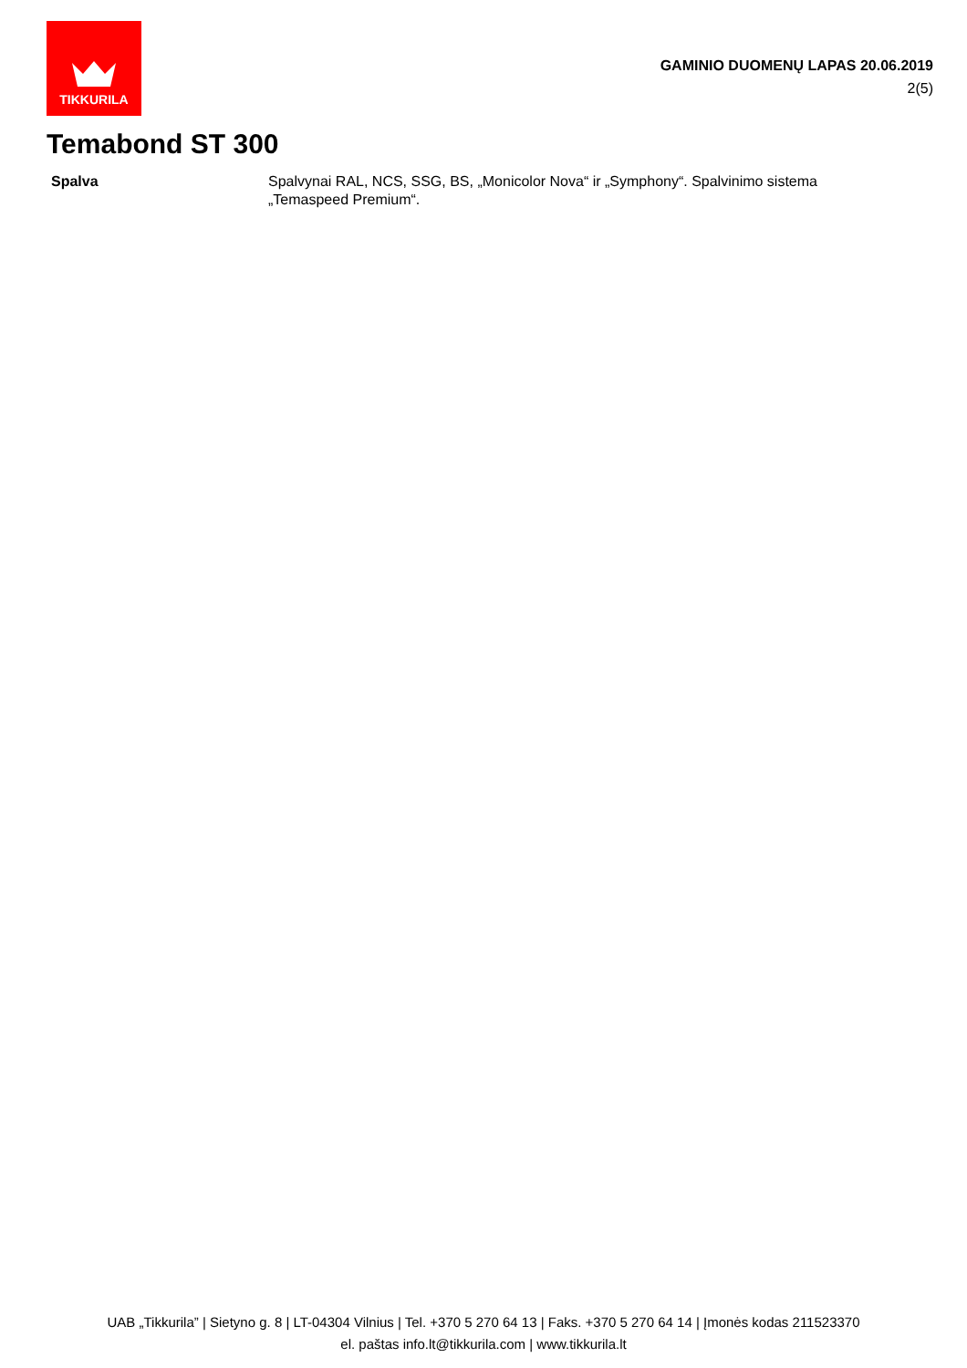TIKKURILA
GAMINIO DUOMENŲ LAPAS 20.06.2019
2(5)
Temabond ST 300
Spalva Spalvynai RAL, NCS, SSG, BS, „Monicolor Nova“ ir „Symphony“. Spalvinimo sistema „Temaspeed Premium“.
UAB „Tikkurila” | Sietyno g. 8 | LT-04304 Vilnius | Tel. +370 5 270 64 13 | Faks. +370 5 270 64 14 | Įmonės kodas 211523370
el. paštas info.lt@tikkurila.com | www.tikkurila.lt